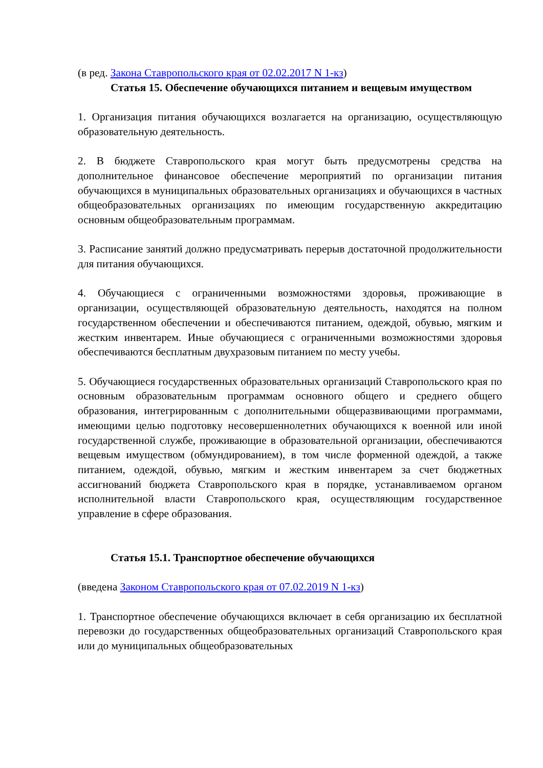(в ред. Закона Ставропольского края от 02.02.2017 N 1-кз)
Статья 15. Обеспечение обучающихся питанием и вещевым имуществом
1. Организация питания обучающихся возлагается на организацию, осуществляющую образовательную деятельность.
2. В бюджете Ставропольского края могут быть предусмотрены средства на дополнительное финансовое обеспечение мероприятий по организации питания обучающихся в муниципальных образовательных организациях и обучающихся в частных общеобразовательных организациях по имеющим государственную аккредитацию основным общеобразовательным программам.
3. Расписание занятий должно предусматривать перерыв достаточной продолжительности для питания обучающихся.
4. Обучающиеся с ограниченными возможностями здоровья, проживающие в организации, осуществляющей образовательную деятельность, находятся на полном государственном обеспечении и обеспечиваются питанием, одеждой, обувью, мягким и жестким инвентарем. Иные обучающиеся с ограниченными возможностями здоровья обеспечиваются бесплатным двухразовым питанием по месту учебы.
5. Обучающиеся государственных образовательных организаций Ставропольского края по основным образовательным программам основного общего и среднего общего образования, интегрированным с дополнительными общеразвивающими программами, имеющими целью подготовку несовершеннолетних обучающихся к военной или иной государственной службе, проживающие в образовательной организации, обеспечиваются вещевым имуществом (обмундированием), в том числе форменной одеждой, а также питанием, одеждой, обувью, мягким и жестким инвентарем за счет бюджетных ассигнований бюджета Ставропольского края в порядке, устанавливаемом органом исполнительной власти Ставропольского края, осуществляющим государственное управление в сфере образования.
Статья 15.1. Транспортное обеспечение обучающихся
(введена Законом Ставропольского края от 07.02.2019 N 1-кз)
1. Транспортное обеспечение обучающихся включает в себя организацию их бесплатной перевозки до государственных общеобразовательных организаций Ставропольского края или до муниципальных общеобразовательных